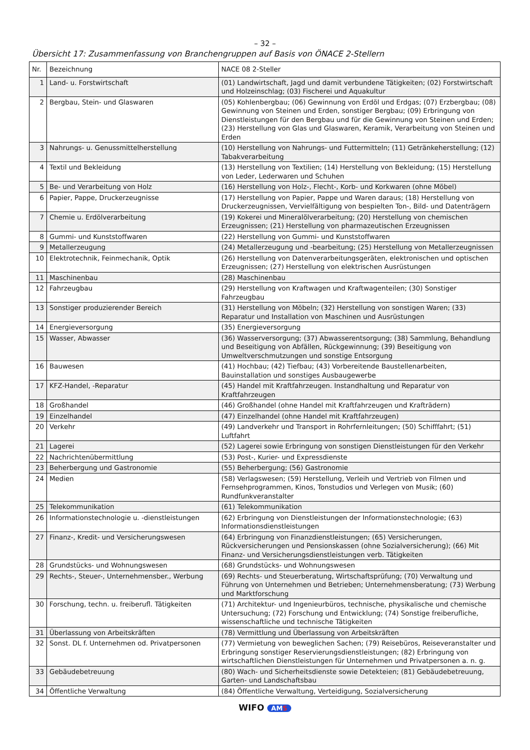– 32 –
Übersicht 17: Zusammenfassung von Branchengruppen auf Basis von ÖNACE 2-Stellern
| Nr. | Bezeichnung | NACE 08 2-Steller |
| 1 | Land- u. Forstwirtschaft | (01) Landwirtschaft, Jagd und damit verbundene Tätigkeiten; (02) Forstwirtschaft und Holzeinschlag; (03) Fischerei und Aquakultur |
| 2 | Bergbau, Stein- und Glaswaren | (05) Kohlenbergbau; (06) Gewinnung von Erdöl und Erdgas; (07) Erzbergbau; (08) Gewinnung von Steinen und Erden, sonstiger Bergbau; (09) Erbringung von Dienstleistungen für den Bergbau und für die Gewinnung von Steinen und Erden; (23) Herstellung von Glas und Glaswaren, Keramik, Verarbeitung von Steinen und Erden |
| 3 | Nahrungs- u. Genussmittelherstellung | (10) Herstellung von Nahrungs- und Futtermitteln; (11) Getränkeherstellung; (12) Tabakverarbeitung |
| 4 | Textil und Bekleidung | (13) Herstellung von Textilien; (14) Herstellung von Bekleidung; (15) Herstellung von Leder, Lederwaren und Schuhen |
| 5 | Be- und Verarbeitung von Holz | (16) Herstellung von Holz-, Flecht-, Korb- und Korkwaren (ohne Möbel) |
| 6 | Papier, Pappe, Druckerzeugnisse | (17) Herstellung von Papier, Pappe und Waren daraus; (18) Herstellung von Druckerzeugnissen, Vervielfältigung von bespielten Ton-, Bild- und Datenträgern |
| 7 | Chemie u. Erdölverarbeitung | (19) Kokerei und Mineralölverarbeitung; (20) Herstellung von chemischen Erzeugnissen; (21) Herstellung von pharmazeutischen Erzeugnissen |
| 8 | Gummi- und Kunststoffwaren | (22) Herstellung von Gummi- und Kunststoffwaren |
| 9 | Metallerzeugung | (24) Metallerzeugung und -bearbeitung; (25) Herstellung von Metallerzeugnissen |
| 10 | Elektrotechnik, Feinmechanik, Optik | (26) Herstellung von Datenverarbeitungsgeräten, elektronischen und optischen Erzeugnissen; (27) Herstellung von elektrischen Ausrüstungen |
| 11 | Maschinenbau | (28) Maschinenbau |
| 12 | Fahrzeugbau | (29) Herstellung von Kraftwagen und Kraftwagenteilen; (30) Sonstiger Fahrzeugbau |
| 13 | Sonstiger produzierender Bereich | (31) Herstellung von Möbeln; (32) Herstellung von sonstigen Waren; (33) Reparatur und Installation von Maschinen und Ausrüstungen |
| 14 | Energieversorgung | (35) Energieversorgung |
| 15 | Wasser, Abwasser | (36) Wasserversorgung; (37) Abwasserentsorgung; (38) Sammlung, Behandlung und Beseitigung von Abfällen, Rückgewinnung; (39) Beseitigung von Umweltverschmutzungen und sonstige Entsorgung |
| 16 | Bauwesen | (41) Hochbau; (42) Tiefbau; (43) Vorbereitende Baustellenarbeiten, Bauinstallation und sonstiges Ausbaugewerbe |
| 17 | KFZ-Handel, -Reparatur | (45) Handel mit Kraftfahrzeugen. Instandhaltung und Reparatur von Kraftfahrzeugen |
| 18 | Großhandel | (46) Großhandel (ohne Handel mit Kraftfahrzeugen und Krafträdern) |
| 19 | Einzelhandel | (47) Einzelhandel (ohne Handel mit Kraftfahrzeugen) |
| 20 | Verkehr | (49) Landverkehr und Transport in Rohrfernleitungen; (50) Schifffahrt; (51) Luftfahrt |
| 21 | Lagerei | (52) Lagerei sowie Erbringung von sonstigen Dienstleistungen für den Verkehr |
| 22 | Nachrichtenübermittlung | (53) Post-, Kurier- und Expressdienste |
| 23 | Beherbergung und Gastronomie | (55) Beherbergung; (56) Gastronomie |
| 24 | Medien | (58) Verlagswesen; (59) Herstellung, Verleih und Vertrieb von Filmen und Fernsehprogrammen, Kinos, Tonstudios und Verlegen von Musik; (60) Rundfunkveranstalter |
| 25 | Telekommunikation | (61) Telekommunikation |
| 26 | Informationstechnologie u. -dienstleistungen | (62) Erbringung von Dienstleistungen der Informationstechnologie; (63) Informationsdienstleistungen |
| 27 | Finanz-, Kredit- und Versicherungswesen | (64) Erbringung von Finanzdienstleistungen; (65) Versicherungen, Rückversicherungen und Pensionskassen (ohne Sozialversicherung); (66) Mit Finanz- und Versicherungsdienstleistungen verb. Tätigkeiten |
| 28 | Grundstücks- und Wohnungswesen | (68) Grundstücks- und Wohnungswesen |
| 29 | Rechts-, Steuer-, Unternehmensber., Werbung | (69) Rechts- und Steuerberatung, Wirtschaftsprüfung; (70) Verwaltung und Führung von Unternehmen und Betrieben; Unternehmensberatung; (73) Werbung und Marktforschung |
| 30 | Forschung, techn. u. freiberufl. Tätigkeiten | (71) Architektur- und Ingenieurbüros, technische, physikalische und chemische Untersuchung; (72) Forschung und Entwicklung; (74) Sonstige freiberufliche, wissenschaftliche und technische Tätigkeiten |
| 31 | Überlassung von Arbeitskräften | (78) Vermittlung und Überlassung von Arbeitskräften |
| 32 | Sonst. DL f. Unternehmen od. Privatpersonen | (77) Vermietung von beweglichen Sachen; (79) Reisebüros, Reiseveranstalter und Erbringung sonstiger Reservierungsdienstleistungen; (82) Erbringung von wirtschaftlichen Dienstleistungen für Unternehmen und Privatpersonen a. n. g. |
| 33 | Gebäudebetreuung | (80) Wach- und Sicherheitsdienste sowie Detekteien; (81) Gebäudebetreuung, Garten- und Landschaftsbau |
| 34 | Öffentliche Verwaltung | (84) Öffentliche Verwaltung, Verteidigung, Sozialversicherung |
WIFO AMS